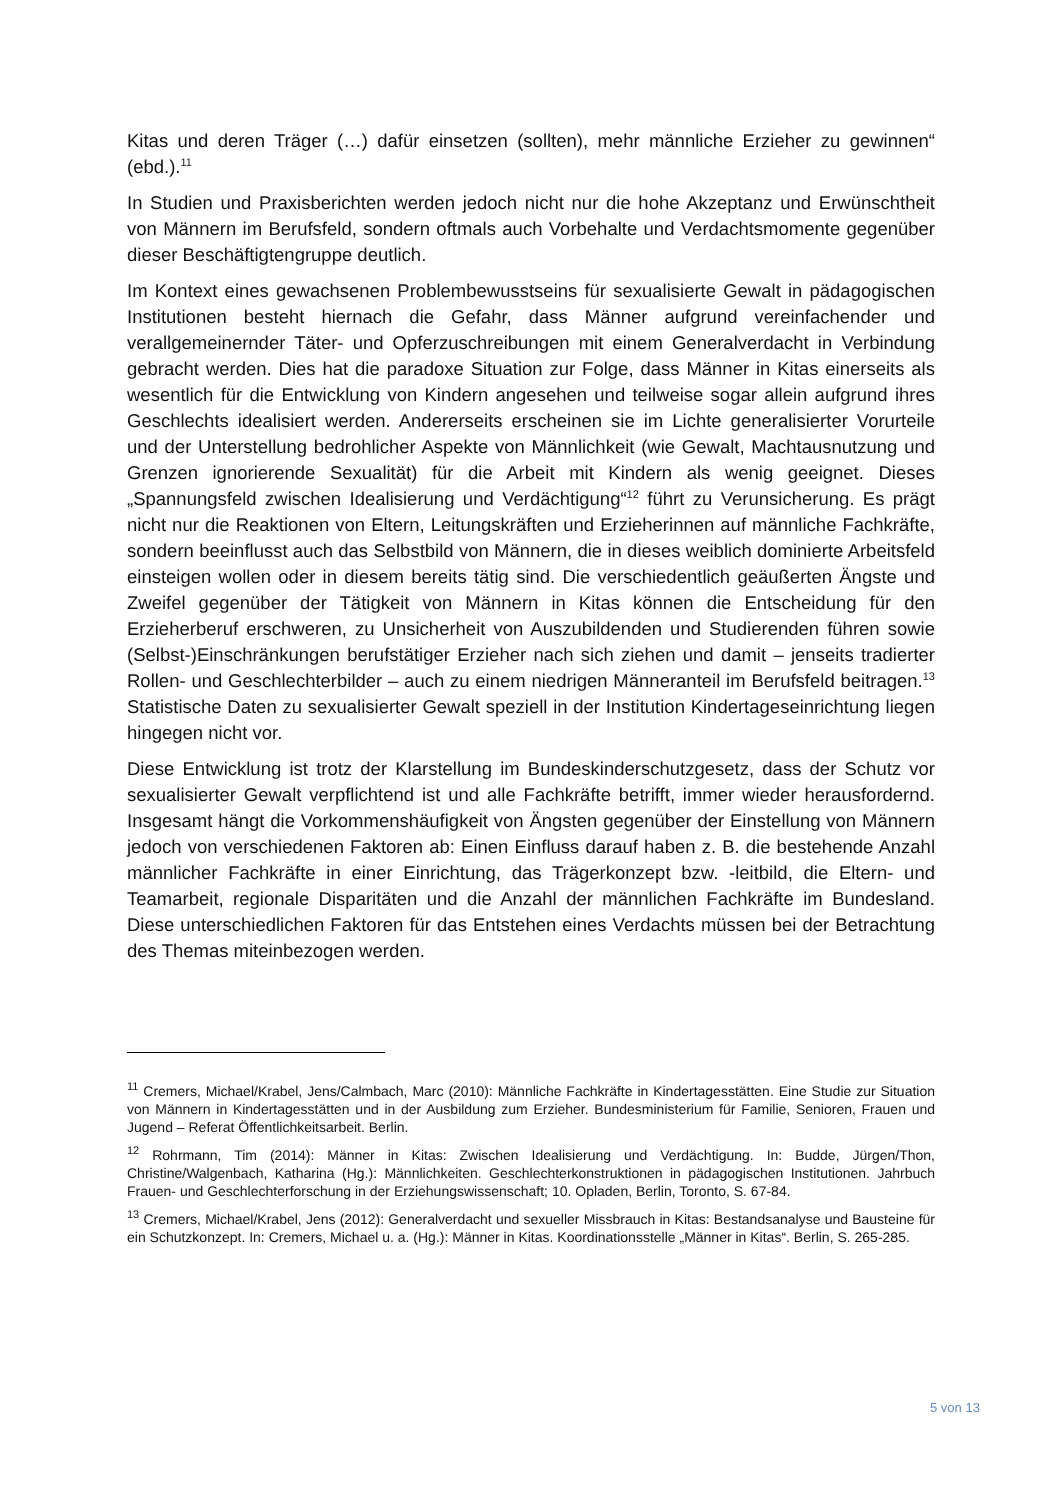Kitas und deren Träger (…) dafür einsetzen (sollten), mehr männliche Erzieher zu gewinnen“ (ebd.).<sup>11</sup>
In Studien und Praxisberichten werden jedoch nicht nur die hohe Akzeptanz und Erwünschtheit von Männern im Berufsfeld, sondern oftmals auch Vorbehalte und Verdachtsmomente gegenüber dieser Beschäftigtengruppe deutlich.
Im Kontext eines gewachsenen Problembewusstseins für sexualisierte Gewalt in pädagogischen Institutionen besteht hiernach die Gefahr, dass Männer aufgrund vereinfachender und verallgemeinernder Täter- und Opferzuschreibungen mit einem Generalverdacht in Verbindung gebracht werden. Dies hat die paradoxe Situation zur Folge, dass Männer in Kitas einerseits als wesentlich für die Entwicklung von Kindern angesehen und teilweise sogar allein aufgrund ihres Geschlechts idealisiert werden. Andererseits erscheinen sie im Lichte generalisierter Vorurteile und der Unterstellung bedrohlicher Aspekte von Männlichkeit (wie Gewalt, Machtausnutzung und Grenzen ignorierende Sexualität) für die Arbeit mit Kindern als wenig geeignet. Dieses „Spannungsfeld zwischen Idealisierung und Verdächtigung“<sup>12</sup> führt zu Verunsicherung. Es prägt nicht nur die Reaktionen von Eltern, Leitungskräften und Erzieherinnen auf männliche Fachkräfte, sondern beeinflusst auch das Selbstbild von Männern, die in dieses weiblich dominierte Arbeitsfeld einsteigen wollen oder in diesem bereits tätig sind. Die verschiedentlich geäußerten Ängste und Zweifel gegenüber der Tätigkeit von Männern in Kitas können die Entscheidung für den Erzieherberuf erschweren, zu Unsicherheit von Auszubildenden und Studierenden führen sowie (Selbst-)Einschränkungen berufstätiger Erzieher nach sich ziehen und damit – jenseits tradierter Rollen- und Geschlechterbilder – auch zu einem niedrigen Männeranteil im Berufsfeld beitragen.<sup>13</sup> Statistische Daten zu sexualisierter Gewalt speziell in der Institution Kindertageseinrichtung liegen hingegen nicht vor.
Diese Entwicklung ist trotz der Klarstellung im Bundeskinderschutzgesetz, dass der Schutz vor sexualisierter Gewalt verpflichtend ist und alle Fachkräfte betrifft, immer wieder herausfordernd. Insgesamt hängt die Vorkommenshäufigkeit von Ängsten gegenüber der Einstellung von Männern jedoch von verschiedenen Faktoren ab: Einen Einfluss darauf haben z. B. die bestehende Anzahl männlicher Fachkräfte in einer Einrichtung, das Trägerkonzept bzw. -leitbild, die Eltern- und Teamarbeit, regionale Disparitäten und die Anzahl der männlichen Fachkräfte im Bundesland. Diese unterschiedlichen Faktoren für das Entstehen eines Verdachts müssen bei der Betrachtung des Themas miteinbezogen werden.
<sup>11</sup> Cremers, Michael/Krabel, Jens/Calmbach, Marc (2010): Männliche Fachkräfte in Kindertagesstätten. Eine Studie zur Situation von Männern in Kindertagesstätten und in der Ausbildung zum Erzieher. Bundesministerium für Familie, Senioren, Frauen und Jugend – Referat Öffentlichkeitsarbeit. Berlin.
<sup>12</sup> Rohrmann, Tim (2014): Männer in Kitas: Zwischen Idealisierung und Verdächtigung. In: Budde, Jürgen/Thon, Christine/Walgenbach, Katharina (Hg.): Männlichkeiten. Geschlechterkonstruktionen in pädagogischen Institutionen. Jahrbuch Frauen- und Geschlechterforschung in der Erziehungswissenschaft; 10. Opladen, Berlin, Toronto, S. 67-84.
<sup>13</sup> Cremers, Michael/Krabel, Jens (2012): Generalverdacht und sexueller Missbrauch in Kitas: Bestandsanalyse und Bausteine für ein Schutzkonzept. In: Cremers, Michael u. a. (Hg.): Männer in Kitas. Koordinationsstelle „Männer in Kitas“. Berlin, S. 265-285.
5 von 13